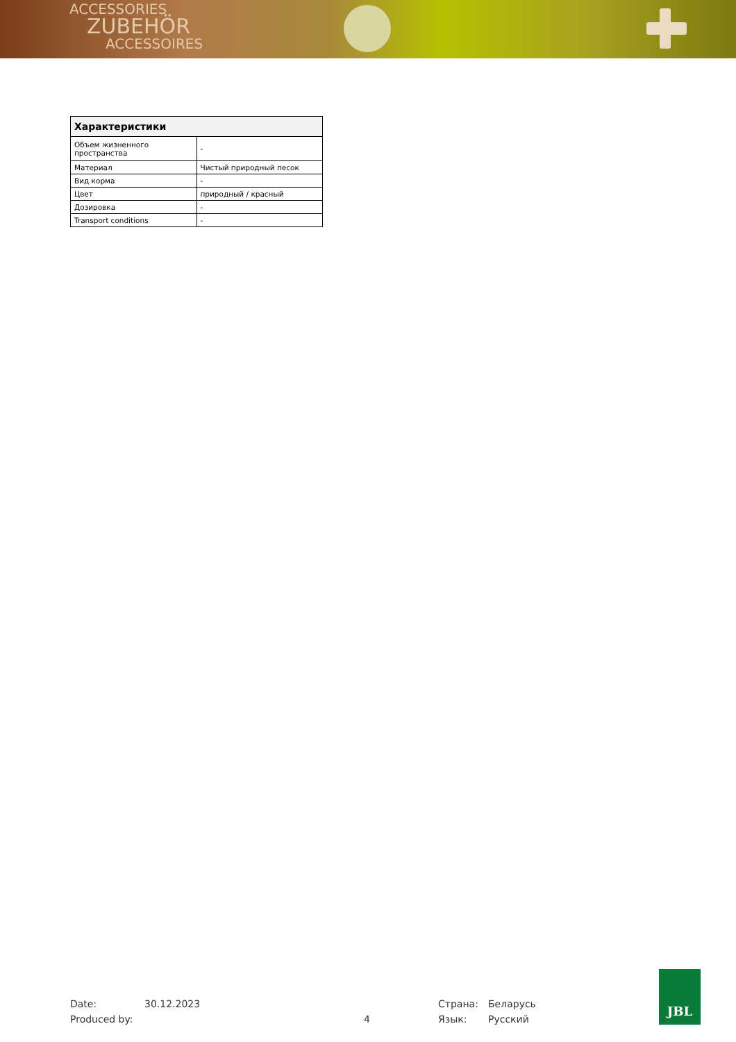ACCESSORIES
ZUBEHÖR
ACCESSOIRES
| Характеристики | |
| --- | --- |
| Объем жизненного пространства | - |
| Материал | Чистый природный песок |
| Вид корма | - |
| Цвет | природный / красный |
| Дозировка | - |
| Transport conditions | - |
Date: 30.12.2023 Страна: Беларусь
Produced by: 4 Язык: Русский
JBL